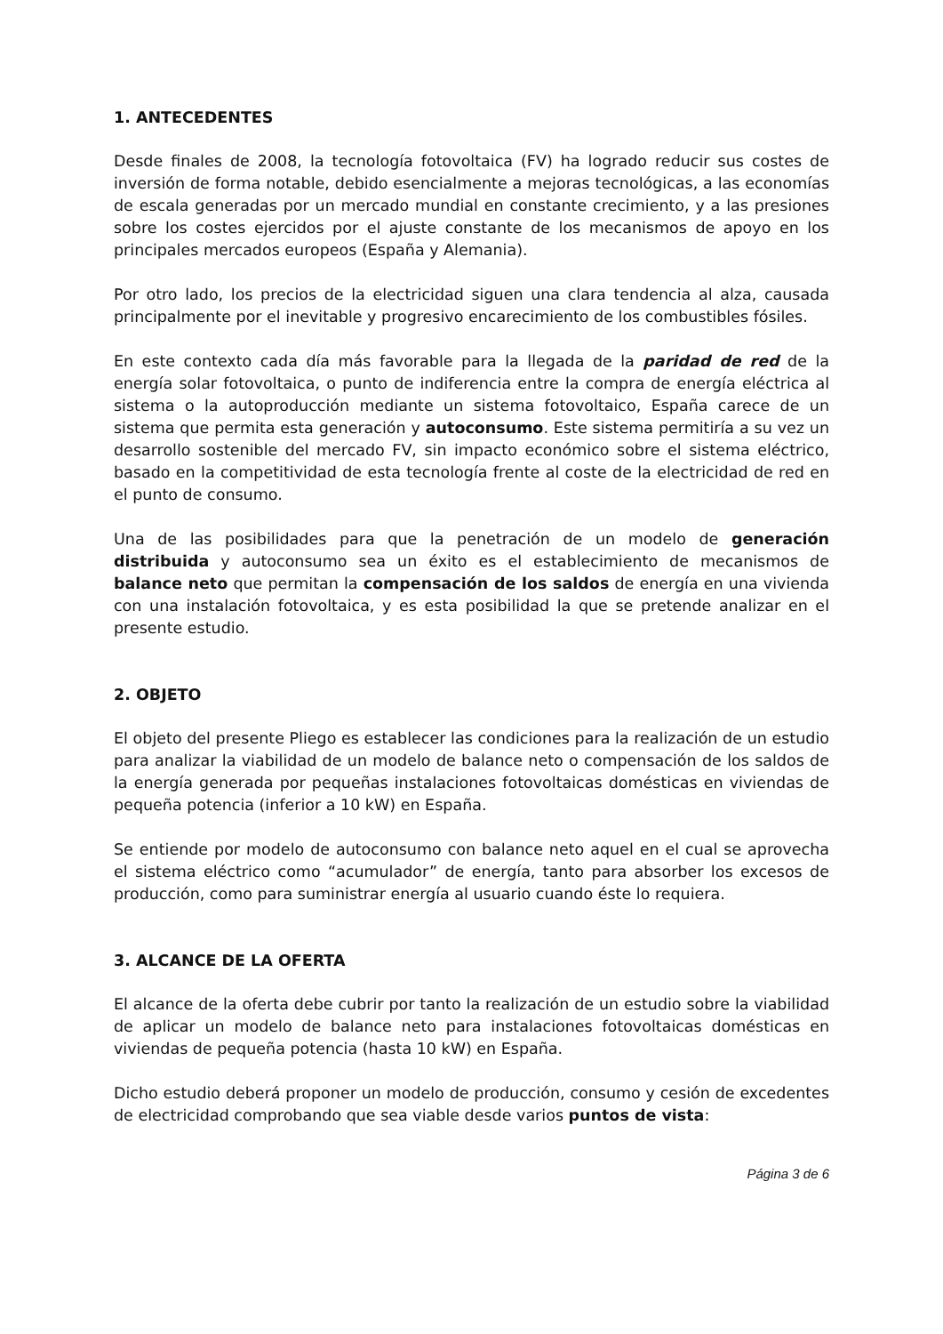1. ANTECEDENTES
Desde finales de 2008, la tecnología fotovoltaica (FV) ha logrado reducir sus costes de inversión de forma notable, debido esencialmente a mejoras tecnológicas, a las economías de escala generadas por un mercado mundial en constante crecimiento, y a las presiones sobre los costes ejercidos por el ajuste constante de los mecanismos de apoyo en los principales mercados europeos (España y Alemania).
Por otro lado, los precios de la electricidad siguen una clara tendencia al alza, causada principalmente por el inevitable y progresivo encarecimiento de los combustibles fósiles.
En este contexto cada día más favorable para la llegada de la paridad de red de la energía solar fotovoltaica, o punto de indiferencia entre la compra de energía eléctrica al sistema o la autoproducción mediante un sistema fotovoltaico, España carece de un sistema que permita esta generación y autoconsumo. Este sistema permitiría a su vez un desarrollo sostenible del mercado FV, sin impacto económico sobre el sistema eléctrico, basado en la competitividad de esta tecnología frente al coste de la electricidad de red en el punto de consumo.
Una de las posibilidades para que la penetración de un modelo de generación distribuida y autoconsumo sea un éxito es el establecimiento de mecanismos de balance neto que permitan la compensación de los saldos de energía en una vivienda con una instalación fotovoltaica, y es esta posibilidad la que se pretende analizar en el presente estudio.
2. OBJETO
El objeto del presente Pliego es establecer las condiciones para la realización de un estudio para analizar la viabilidad de un modelo de balance neto o compensación de los saldos de la energía generada por pequeñas instalaciones fotovoltaicas domésticas en viviendas de pequeña potencia (inferior a 10 kW) en España.
Se entiende por modelo de autoconsumo con balance neto aquel en el cual se aprovecha el sistema eléctrico como “acumulador” de energía, tanto para absorber los excesos de producción, como para suministrar energía al usuario cuando éste lo requiera.
3. ALCANCE DE LA OFERTA
El alcance de la oferta debe cubrir por tanto la realización de un estudio sobre la viabilidad de aplicar un modelo de balance neto para instalaciones fotovoltaicas domésticas en viviendas de pequeña potencia (hasta 10 kW) en España.
Dicho estudio deberá proponer un modelo de producción, consumo y cesión de excedentes de electricidad comprobando que sea viable desde varios puntos de vista:
Página 3 de 6